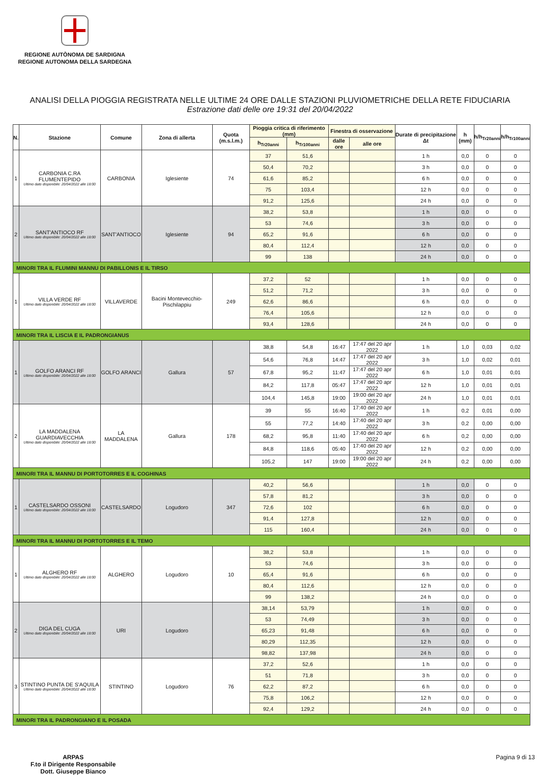REGIONE AUTÒNOMA DE SARDIGNA
REGIONE AUTONOMA DELLA SARDEGNA
ANALISI DELLA PIOGGIA REGISTRATA NELLE ULTIME 24 ORE DALLE STAZIONI PLUVIOMETRICHE DELLA RETE FIDUCIARIA
Estrazione dati delle ore 19:31 del 20/04/2022
| N. | Stazione | Comune | Zona di allerta | Quota (m.s.l.m.) | Pioggia critica di riferimento (mm) | | Finestra di osservazione | | Durate di precipitazione Δt | h (mm) | h/h<sub>Tr20anni</sub> | h/h<sub>Tr100anni</sub> |
| --- | --- | --- | --- | --- | --- | --- | --- | --- | --- | --- | --- | --- |
| | | | | | h<sub>Tr20anni</sub> | h<sub>Tr100anni</sub> | dalle ore | alle ore | | | | |
| 1 | CARBONIA C.RA FLUMENTEPIDO Ultimo dato disponibile: 20/04/2022 alle 18:00 | CARBONIA | Iglesiente | 74 | 37 | 51,6 | | | 1 h | 0,0 | 0 | 0 |
| | | | | | 50,4 | 70,2 | | | 3 h | 0,0 | 0 | 0 |
| | | | | | 61,6 | 85,2 | | | 6 h | 0,0 | 0 | 0 |
| | | | | | 75 | 103,4 | | | 12 h | 0,0 | 0 | 0 |
| | | | | | 91,2 | 125,6 | | | 24 h | 0,0 | 0 | 0 |
| 2 | SANT'ANTIOCO RF Ultimo dato disponibile: 20/04/2022 alle 18:00 | SANT'ANTIOCO | Iglesiente | 94 | 38,2 | 53,8 | | | 1 h | 0,0 | 0 | 0 |
| | | | | | 53 | 74,6 | | | 3 h | 0,0 | 0 | 0 |
| | | | | | 65,2 | 91,6 | | | 6 h | 0,0 | 0 | 0 |
| | | | | | 80,4 | 112,4 | | | 12 h | 0,0 | 0 | 0 |
| | | | | | 99 | 138 | | | 24 h | 0,0 | 0 | 0 |
| MINORI TRA IL FLUMINI MANNU DI PABILLONIS E IL TIRSO | | | | | | | | | | | | |
| 1 | VILLA VERDE RF Ultimo dato disponibile: 20/04/2022 alle 18:00 | VILLAVERDE | Bacini Montevecchio-Pischilappiu | 249 | 37,2 | 52 | | | 1 h | 0,0 | 0 | 0 |
| | | | | | 51,2 | 71,2 | | | 3 h | 0,0 | 0 | 0 |
| | | | | | 62,6 | 86,6 | | | 6 h | 0,0 | 0 | 0 |
| | | | | | 76,4 | 105,6 | | | 12 h | 0,0 | 0 | 0 |
| | | | | | 93,4 | 128,6 | | | 24 h | 0,0 | 0 | 0 |
| MINORI TRA IL LISCIA E IL PADRONGIANUS | | | | | | | | | | | | |
| 1 | GOLFO ARANCI RF Ultimo dato disponibile: 20/04/2022 alle 18:00 | GOLFO ARANCI | Gallura | 57 | 38,8 | 54,8 | 16:47 | 17:47 del 20 apr 2022 | 1 h | 1,0 | 0,03 | 0,02 |
| | | | | | 54,6 | 76,8 | 14:47 | 17:47 del 20 apr 2022 | 3 h | 1,0 | 0,02 | 0,01 |
| | | | | | 67,8 | 95,2 | 11:47 | 17:47 del 20 apr 2022 | 6 h | 1,0 | 0,01 | 0,01 |
| | | | | | 84,2 | 117,8 | 05:47 | 17:47 del 20 apr 2022 | 12 h | 1,0 | 0,01 | 0,01 |
| | | | | | 104,4 | 145,8 | 19:00 | 19:00 del 20 apr 2022 | 24 h | 1,0 | 0,01 | 0,01 |
| 2 | LA MADDALENA GUARDIAVECCHIA Ultimo dato disponibile: 20/04/2022 alle 18:00 | LA MADDALENA | Gallura | 178 | 39 | 55 | 16:40 | 17:40 del 20 apr 2022 | 1 h | 0,2 | 0,01 | 0,00 |
| | | | | | 55 | 77,2 | 14:40 | 17:40 del 20 apr 2022 | 3 h | 0,2 | 0,00 | 0,00 |
| | | | | | 68,2 | 95,8 | 11:40 | 17:40 del 20 apr 2022 | 6 h | 0,2 | 0,00 | 0,00 |
| | | | | | 84,8 | 118,6 | 05:40 | 17:40 del 20 apr 2022 | 12 h | 0,2 | 0,00 | 0,00 |
| | | | | | 105,2 | 147 | 19:00 | 19:00 del 20 apr 2022 | 24 h | 0,2 | 0,00 | 0,00 |
| MINORI TRA IL MANNU DI PORTOTORRES E IL COGHINAS | | | | | | | | | | | | |
| 1 | CASTELSARDO OSSONI Ultimo dato disponibile: 20/04/2022 alle 18:00 | CASTELSARDO | Logudoro | 347 | 40,2 | 56,6 | | | 1 h | 0,0 | 0 | 0 |
| | | | | | 57,8 | 81,2 | | | 3 h | 0,0 | 0 | 0 |
| | | | | | 72,6 | 102 | | | 6 h | 0,0 | 0 | 0 |
| | | | | | 91,4 | 127,8 | | | 12 h | 0,0 | 0 | 0 |
| | | | | | 115 | 160,4 | | | 24 h | 0,0 | 0 | 0 |
| MINORI TRA IL MANNU DI PORTOTORRES E IL TEMO | | | | | | | | | | | | |
| 1 | ALGHERO RF Ultimo dato disponibile: 20/04/2022 alle 18:00 | ALGHERO | Logudoro | 10 | 38,2 | 53,8 | | | 1 h | 0,0 | 0 | 0 |
| | | | | | 53 | 74,6 | | | 3 h | 0,0 | 0 | 0 |
| | | | | | 65,4 | 91,6 | | | 6 h | 0,0 | 0 | 0 |
| | | | | | 80,4 | 112,6 | | | 12 h | 0,0 | 0 | 0 |
| | | | | | 99 | 138,2 | | | 24 h | 0,0 | 0 | 0 |
| 2 | DIGA DEL CUGA Ultimo dato disponibile: 20/04/2022 alle 18:00 | URI | Logudoro | | 38,14 | 53,79 | | | 1 h | 0,0 | 0 | 0 |
| | | | | | 53 | 74,49 | | | 3 h | 0,0 | 0 | 0 |
| | | | | | 65,23 | 91,48 | | | 6 h | 0,0 | 0 | 0 |
| | | | | | 80,29 | 112,35 | | | 12 h | 0,0 | 0 | 0 |
| | | | | | 98,82 | 137,98 | | | 24 h | 0,0 | 0 | 0 |
| 3 | STINTINO PUNTA DE S'AQUILA Ultimo dato disponibile: 20/04/2022 alle 18:00 | STINTINO | Logudoro | 76 | 37,2 | 52,6 | | | 1 h | 0,0 | 0 | 0 |
| | | | | | 51 | 71,8 | | | 3 h | 0,0 | 0 | 0 |
| | | | | | 62,2 | 87,2 | | | 6 h | 0,0 | 0 | 0 |
| | | | | | 75,8 | 106,2 | | | 12 h | 0,0 | 0 | 0 |
| | | | | | 92,4 | 129,2 | | | 24 h | 0,0 | 0 | 0 |
| MINORI TRA IL PADRONGIANO E IL POSADA | | | | | | | | | | | | |
ARPAS
F.to il Dirigente Responsabile
Dott. Giuseppe Bianco
Pagina 9 di 13